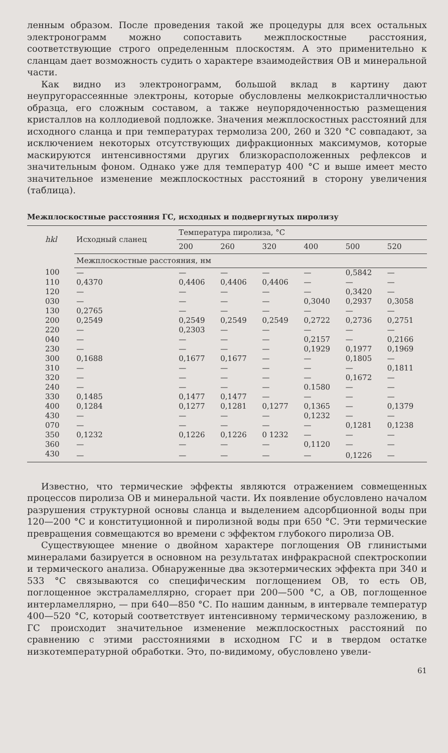ленным образом. После проведения такой же процедуры для всех остальных электронограмм можно сопоставить межплоскостные расстояния, соответствующие строго определенным плоскостям. А это применительно к сланцам дает возможность судить о характере взаимодействия ОВ и минеральной части.
Как видно из электронограмм, большой вклад в картину дают неупругорассеянные электроны, которые обусловлены мелкокристалличностью образца, его сложным составом, а также неупорядоченностью размещения кристаллов на коллодиевой подложке. Значения межплоскостных расстояний для исходного сланца и при температурах термолиза 200, 260 и 320 °С совпадают, за исключением некоторых отсутствующих дифракционных максимумов, которые маскируются интенсивностями других близкорасположенных рефлексов и значительным фоном. Однако уже для температур 400 °С и выше имеет место значительное изменение межплоскостных расстояний в сторону увеличения (таблица).
Межплоскостные расстояния ГС, исходных и подвергнутых пиролизу
| hkl | Исходный сланец | Температура пиролиза, °С | | | | | |
| --- | --- | --- | --- | --- | --- | --- | --- |
| | | 200 | 260 | 320 | 400 | 500 | 520 |
| | Межплоскостные расстояния, нм | | | | | | |
| 100 | — | — | — | — | — | 0,5842 | — |
| 110 | 0,4370 | 0,4406 | 0,4406 | 0,4406 | — | — | — |
| 120 | — | — | — | — | — | 0,3420 | — |
| 030 | — | — | — | — | 0,3040 | 0,2937 | 0,3058 |
| 130 | 0,2765 | — | — | — | — | — | — |
| 200 | 0,2549 | 0,2549 | 0,2549 | 0,2549 | 0,2722 | 0,2736 | 0,2751 |
| 220 | — | 0,2303 | — | — | — | — | — |
| 040 | — | — | — | — | 0,2157 | — | 0,2166 |
| 230 | — | — | — | — | 0,1929 | 0,1977 | 0,1969 |
| 300 | 0,1688 | 0,1677 | 0,1677 | — | — | 0,1805 | — |
| 310 | — | — | — | — | — | — | 0,1811 |
| 320 | — | — | — | — | — | 0,1672 | — |
| 240 | — | — | — | — | 0.1580 | — | — |
| 330 | 0,1485 | 0,1477 | 0,1477 | — | — | — | — |
| 400 | 0,1284 | 0,1277 | 0,1281 | 0,1277 | 0,1365 | — | 0,1379 |
| 430 | — | — | — | — | 0,1232 | — | — |
| 070 | — | — | — | — | — | 0,1281 | 0,1238 |
| 350 | 0,1232 | 0,1226 | 0,1226 | 0 1232 | — | — | — |
| 360 | — | — | — | — | 0,1120 | — | — |
| 430 | — | — | — | — | — | 0,1226 | — |
Известно, что термические эффекты являются отражением совмещенных процессов пиролиза ОВ и минеральной части. Их появление обусловлено началом разрушения структурной основы сланца и выделением адсорбционной воды при 120—200 °С и конституционной и пиролизной воды при 650 °С. Эти термические превращения совмещаются во времени с эффектом глубокого пиролиза ОВ.
Существующее мнение о двойном характере поглощения ОВ глинистыми минералами базируется в основном на результатах инфракрасной спектроскопии и термического анализа. Обнаруженные два экзотермических эффекта при 340 и 533 °С связываются со специфическим поглощением ОВ, то есть ОВ, поглощенное экстраламеллярно, сгорает при 200—500 °С, а ОВ, поглощенное интерламеллярно, — при 640—850 °С. По нашим данным, в интервале температур 400—520 °С, который соответствует интенсивному термическому разложению, в ГС происходит значительное изменение межплоскостных расстояний по сравнению с этими расстояниями в исходном ГС и в твердом остатке низкотемпературной обработки. Это, по-видимому, обусловлено увели-
61